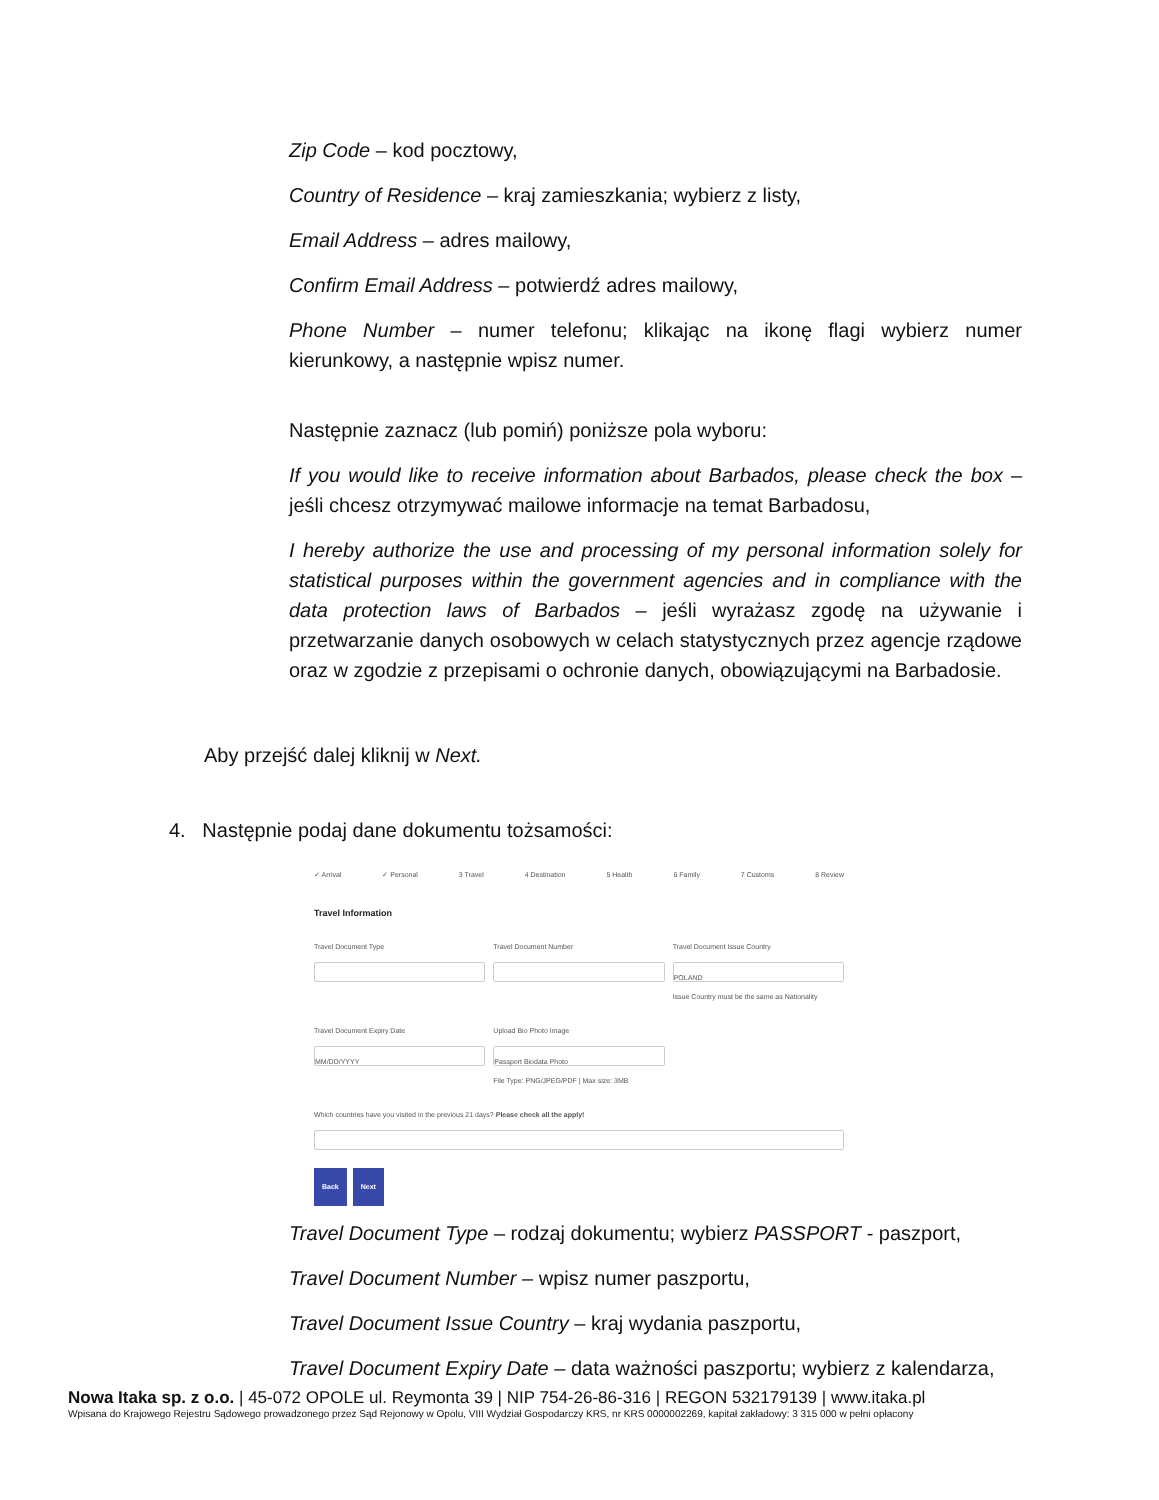Zip Code – kod pocztowy,
Country of Residence – kraj zamieszkania; wybierz z listy,
Email Address – adres mailowy,
Confirm Email Address – potwierdź adres mailowy,
Phone Number – numer telefonu; klikając na ikonę flagi wybierz numer kierunkowy, a następnie wpisz numer.
Następnie zaznacz (lub pomiń) poniższe pola wyboru:
If you would like to receive information about Barbados, please check the box – jeśli chcesz otrzymywać mailowe informacje na temat Barbadosu,
I hereby authorize the use and processing of my personal information solely for statistical purposes within the government agencies and in compliance with the data protection laws of Barbados – jeśli wyrażasz zgodę na używanie i przetwarzanie danych osobowych w celach statystycznych przez agencje rządowe oraz w zgodzie z przepisami o ochronie danych, obowiązującymi na Barbadosie.
Aby przejść dalej kliknij w Next.
4. Następnie podaj dane dokumentu tożsamości:
✓ Arrival ✓ Personal 3 Travel 4 Destination 5 Health 6 Family 7 Customs 8 Review
Travel Information
Travel Document Type Travel Document Number Travel Document Issue Country
POLAND
Issue Country must be the same as Nationality
Travel Document Expiry Date
MM/DD/YYYY
Upload Bio Photo Image
Passport Biodata Photo
File Type: PNG/JPEG/PDF | Max size: 3MB
Which countries have you visited in the previous 21 days? Please check all the apply!
Back Next
Travel Document Type – rodzaj dokumentu; wybierz PASSPORT - paszport,
Travel Document Number – wpisz numer paszportu,
Travel Document Issue Country – kraj wydania paszportu,
Travel Document Expiry Date – data ważności paszportu; wybierz z kalendarza,
Nowa Itaka sp. z o.o. | 45-072 OPOLE ul. Reymonta 39 | NIP 754-26-86-316 | REGON 532179139 | www.itaka.pl
Wpisana do Krajowego Rejestru Sądowego prowadzonego przez Sąd Rejonowy w Opolu, VIII Wydział Gospodarczy KRS, nr KRS 0000002269, kapitał zakładowy: 3 315 000 w pełni opłacony